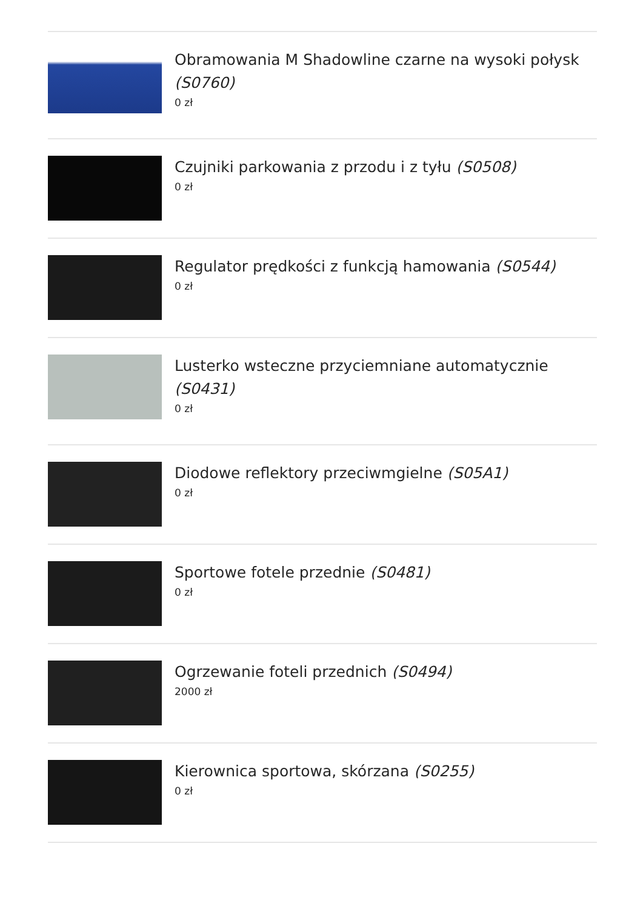Obramowania M Shadowline czarne na wysoki połysk (S0760)
0 zł
Czujniki parkowania z przodu i z tyłu (S0508)
0 zł
Regulator prędkości z funkcją hamowania (S0544)
0 zł
Lusterko wsteczne przyciemniane automatycznie (S0431)
0 zł
Diodowe reflektory przeciwmgielne (S05A1)
0 zł
Sportowe fotele przednie (S0481)
0 zł
Ogrzewanie foteli przednich (S0494)
2000 zł
Kierownica sportowa, skórzana (S0255)
0 zł